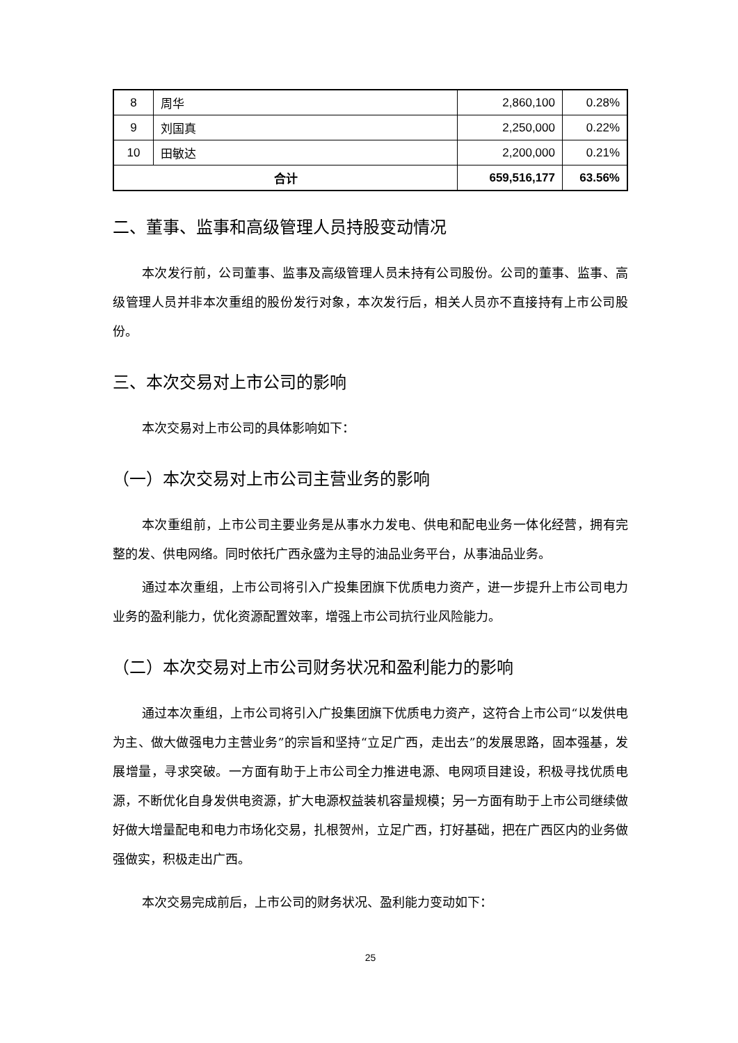| 8 | 周华 | 2,860,100 | 0.28% |
| 9 | 刘国真 | 2,250,000 | 0.22% |
| 10 | 田敏达 | 2,200,000 | 0.21% |
| 合计 | | 659,516,177 | 63.56% |
二、董事、监事和高级管理人员持股变动情况
本次发行前，公司董事、监事及高级管理人员未持有公司股份。公司的董事、监事、高级管理人员并非本次重组的股份发行对象，本次发行后，相关人员亦不直接持有上市公司股份。
三、本次交易对上市公司的影响
本次交易对上市公司的具体影响如下：
（一）本次交易对上市公司主营业务的影响
本次重组前，上市公司主要业务是从事水力发电、供电和配电业务一体化经营，拥有完整的发、供电网络。同时依托广西永盛为主导的油品业务平台，从事油品业务。
通过本次重组，上市公司将引入广投集团旗下优质电力资产，进一步提升上市公司电力业务的盈利能力，优化资源配置效率，增强上市公司抗行业风险能力。
（二）本次交易对上市公司财务状况和盈利能力的影响
通过本次重组，上市公司将引入广投集团旗下优质电力资产，这符合上市公司“以发供电为主、做大做强电力主营业务”的宗旨和坚持“立足广西，走出去”的发展思路，固本强基，发展增量，寻求突破。一方面有助于上市公司全力推进电源、电网项目建设，积极寻找优质电源，不断优化自身发供电资源，扩大电源权益装机容量规模；另一方面有助于上市公司继续做好做大增量配电和电力市场化交易，扎根贺州，立足广西，打好基础，把在广西区内的业务做强做实，积极走出广西。
本次交易完成前后，上市公司的财务状况、盈利能力变动如下：
25